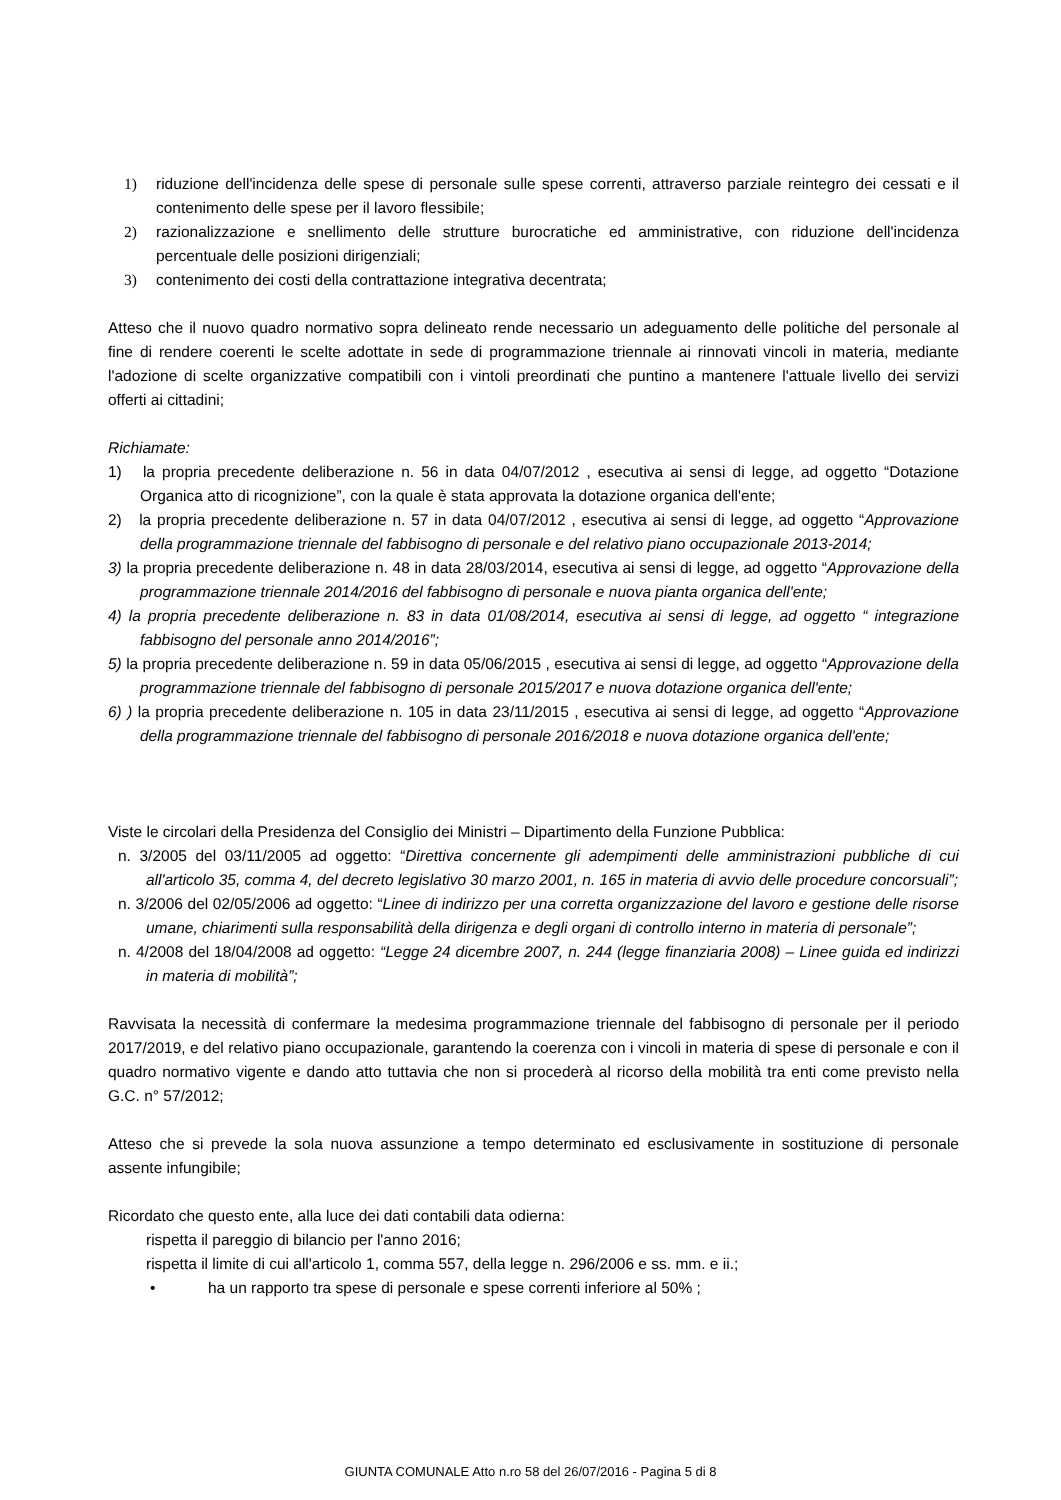1) riduzione dell'incidenza delle spese di personale sulle spese correnti, attraverso parziale reintegro dei cessati e il contenimento delle spese per il lavoro flessibile;
2) razionalizzazione e snellimento delle strutture burocratiche ed amministrative, con riduzione dell'incidenza percentuale delle posizioni dirigenziali;
3) contenimento dei costi della contrattazione integrativa decentrata;
Atteso che il nuovo quadro normativo sopra delineato rende necessario un adeguamento delle politiche del personale al fine di rendere coerenti le scelte adottate in sede di programmazione triennale ai rinnovati vincoli in materia, mediante l'adozione di scelte organizzative compatibili con i vintoli preordinati che puntino a mantenere l'attuale livello dei servizi offerti ai cittadini;
Richiamate:
1) la propria precedente deliberazione n. 56 in data 04/07/2012 , esecutiva ai sensi di legge, ad oggetto “Dotazione Organica atto di ricognizione”, con la quale è stata approvata la dotazione organica dell'ente;
2) la propria precedente deliberazione n. 57 in data 04/07/2012 , esecutiva ai sensi di legge, ad oggetto “Approvazione della programmazione triennale del fabbisogno di personale e del relativo piano occupazionale 2013-2014;
3) la propria precedente deliberazione n. 48 in data 28/03/2014, esecutiva ai sensi di legge, ad oggetto “Approvazione della programmazione triennale 2014/2016 del fabbisogno di personale e nuova pianta organica dell'ente;
4) la propria precedente deliberazione n. 83 in data 01/08/2014, esecutiva ai sensi di legge, ad oggetto “ integrazione fabbisogno del personale anno 2014/2016”;
5) la propria precedente deliberazione n. 59 in data 05/06/2015 , esecutiva ai sensi di legge, ad oggetto “Approvazione della programmazione triennale del fabbisogno di personale 2015/2017 e nuova dotazione organica dell'ente;
6) ) la propria precedente deliberazione n. 105 in data 23/11/2015 , esecutiva ai sensi di legge, ad oggetto “Approvazione della programmazione triennale del fabbisogno di personale 2016/2018 e nuova dotazione organica dell'ente;
Viste le circolari della Presidenza del Consiglio dei Ministri – Dipartimento della Funzione Pubblica:
n. 3/2005 del 03/11/2005 ad oggetto: “Direttiva concernente gli adempimenti delle amministrazioni pubbliche di cui all'articolo 35, comma 4, del decreto legislativo 30 marzo 2001, n. 165 in materia di avvio delle procedure concorsuali”;
n. 3/2006 del 02/05/2006 ad oggetto: “Linee di indirizzo per una corretta organizzazione del lavoro e gestione delle risorse umane, chiarimenti sulla responsabilità della dirigenza e degli organi di controllo interno in materia di personale”;
n. 4/2008 del 18/04/2008 ad oggetto: “Legge 24 dicembre 2007, n. 244 (legge finanziaria 2008) – Linee guida ed indirizzi in materia di mobilità”;
Ravvisata la necessità di confermare la medesima programmazione triennale del fabbisogno di personale per il periodo 2017/2019, e del relativo piano occupazionale, garantendo la coerenza con i vincoli in materia di spese di personale e con il quadro normativo vigente e dando atto tuttavia che non si procederà al ricorso della mobilità tra enti come previsto nella G.C. n° 57/2012;
Atteso che si prevede la sola nuova assunzione a tempo determinato ed esclusivamente in sostituzione di personale assente infungibile;
Ricordato che questo ente, alla luce dei dati contabili data odierna:
rispetta il pareggio di bilancio per l'anno 2016;
rispetta il limite di cui all'articolo 1, comma 557, della legge n. 296/2006 e ss. mm. e ii.;
• ha un rapporto tra spese di personale e spese correnti inferiore al 50% ;
GIUNTA COMUNALE Atto n.ro 58 del 26/07/2016 - Pagina 5 di 8